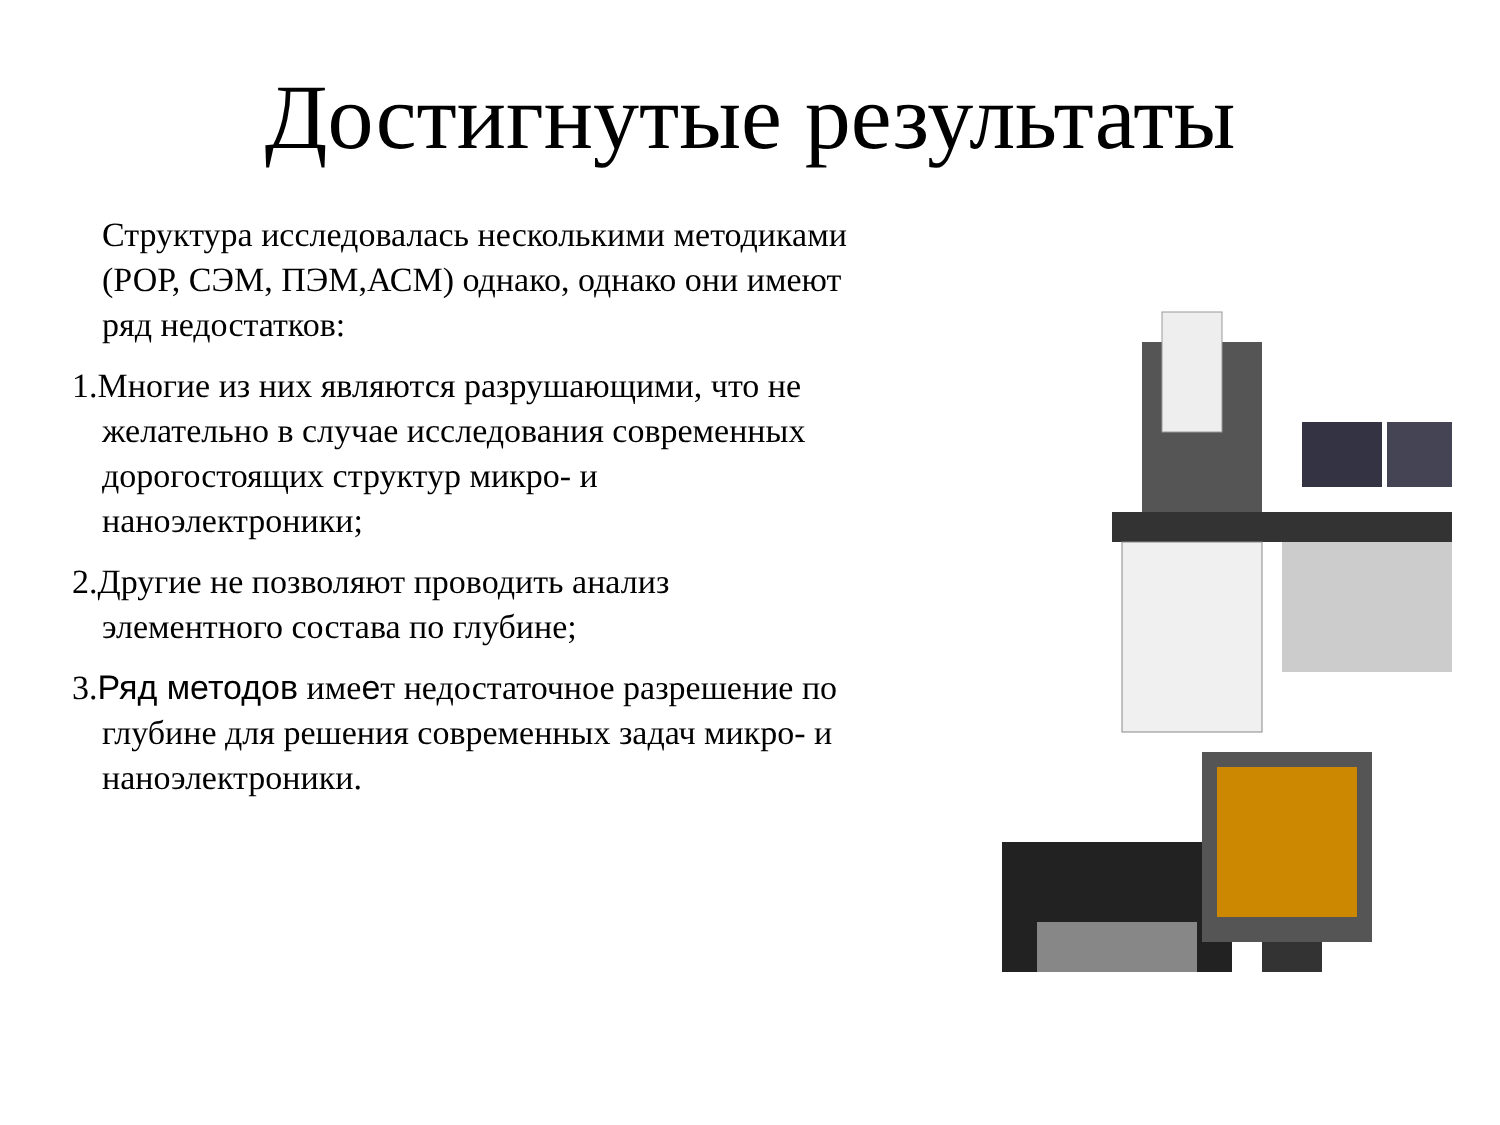Достигнутые результаты
Структура исследовалась несколькими методиками (РОР, СЭМ, ПЭМ,АСМ) однако, однако они имеют ряд недостатков:
1.Многие из них являются разрушающими, что не желательно в случае исследования современных дорогостоящих структур микро- и наноэлектроники;
2.Другие не позволяют проводить анализ элементного состава по глубине;
3.Ряд методов имеет недостаточное разрешение по глубине для решения современных задач микро- и наноэлектроники.